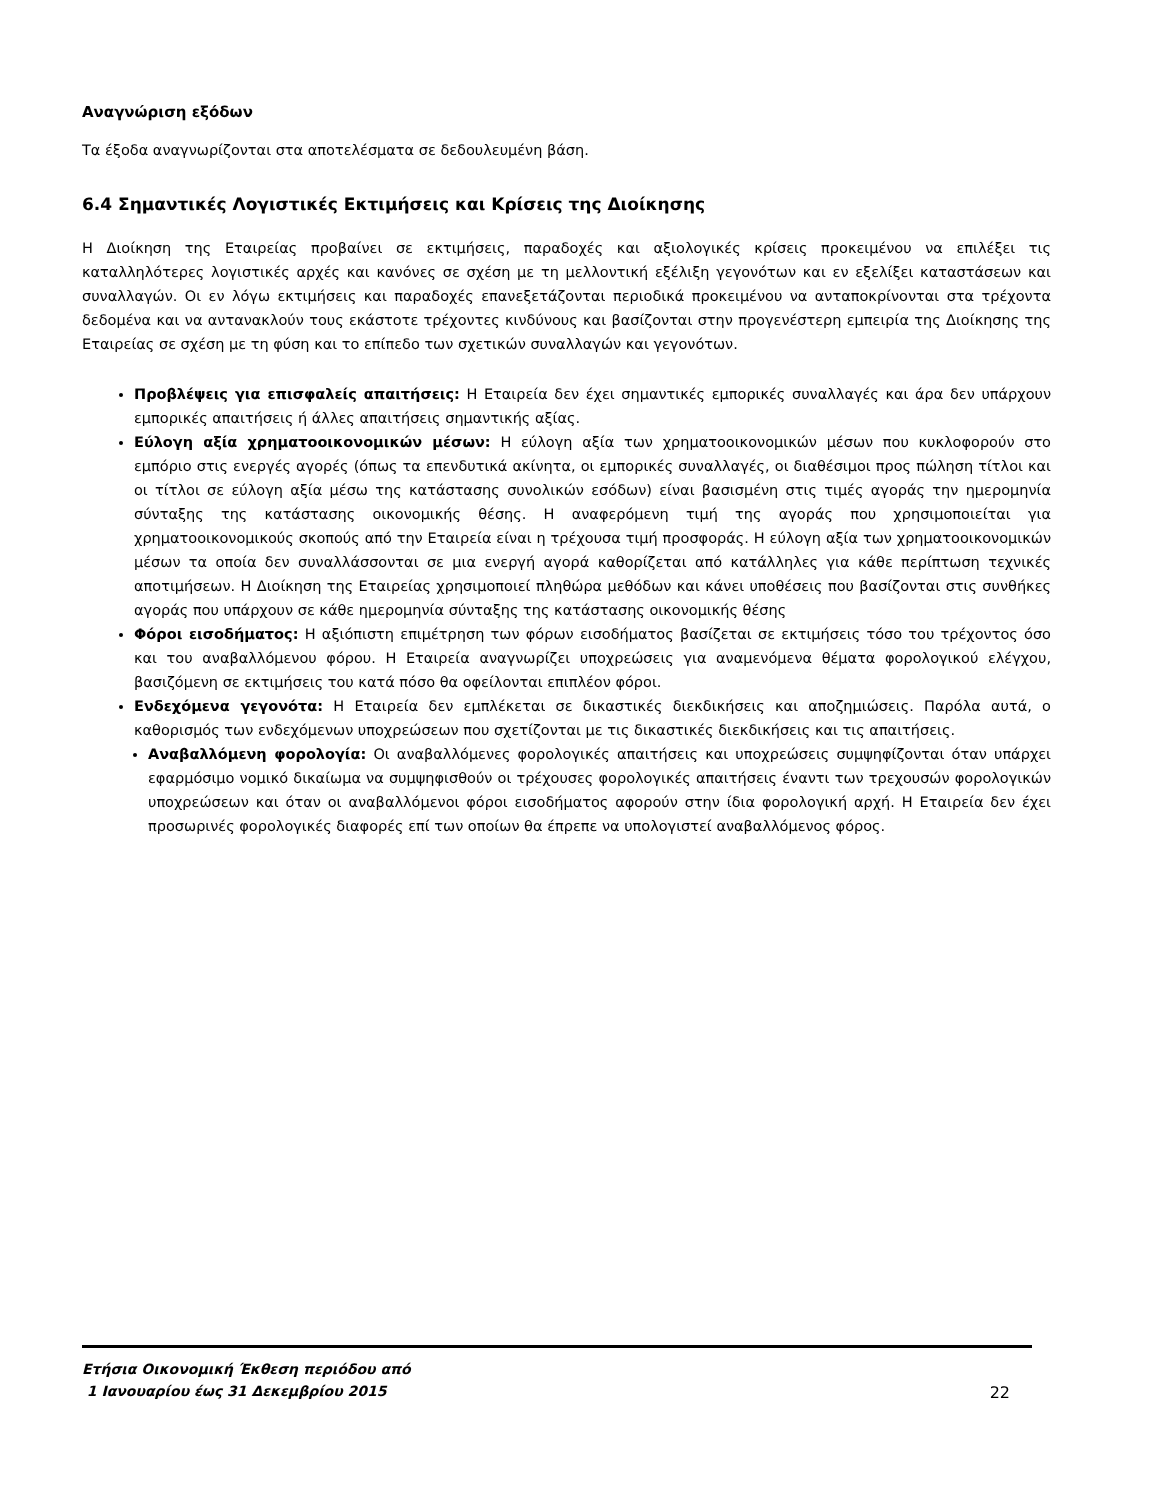Αναγνώριση εξόδων
Τα έξοδα αναγνωρίζονται στα αποτελέσματα σε δεδουλευμένη βάση.
6.4 Σημαντικές Λογιστικές Εκτιμήσεις και Κρίσεις της Διοίκησης
Η Διοίκηση της Εταιρείας προβαίνει σε εκτιμήσεις, παραδοχές και αξιολογικές κρίσεις προκειμένου να επιλέξει τις καταλληλότερες λογιστικές αρχές και κανόνες σε σχέση με τη μελλοντική εξέλιξη γεγονότων και εν εξελίξει καταστάσεων και συναλλαγών. Οι εν λόγω εκτιμήσεις και παραδοχές επανεξετάζονται περιοδικά προκειμένου να ανταποκρίνονται στα τρέχοντα δεδομένα και να αντανακλούν τους εκάστοτε τρέχοντες κινδύνους και βασίζονται στην προγενέστερη εμπειρία της Διοίκησης της Εταιρείας σε σχέση με τη φύση και το επίπεδο των σχετικών συναλλαγών και γεγονότων.
Προβλέψεις για επισφαλείς απαιτήσεις: Η Εταιρεία δεν έχει σημαντικές εμπορικές συναλλαγές και άρα δεν υπάρχουν εμπορικές απαιτήσεις ή άλλες απαιτήσεις σημαντικής αξίας.
Εύλογη αξία χρηματοοικονομικών μέσων: Η εύλογη αξία των χρηματοοικονομικών μέσων που κυκλοφορούν στο εμπόριο στις ενεργές αγορές (όπως τα επενδυτικά ακίνητα, οι εμπορικές συναλλαγές, οι διαθέσιμοι προς πώληση τίτλοι και οι τίτλοι σε εύλογη αξία μέσω της κατάστασης συνολικών εσόδων) είναι βασισμένη στις τιμές αγοράς την ημερομηνία σύνταξης της κατάστασης οικονομικής θέσης. Η αναφερόμενη τιμή της αγοράς που χρησιμοποιείται για χρηματοοικονομικούς σκοπούς από την Εταιρεία είναι η τρέχουσα τιμή προσφοράς. Η εύλογη αξία των χρηματοοικονομικών μέσων τα οποία δεν συναλλάσσονται σε μια ενεργή αγορά καθορίζεται από κατάλληλες για κάθε περίπτωση τεχνικές αποτιμήσεων. Η Διοίκηση της Εταιρείας χρησιμοποιεί πληθώρα μεθόδων και κάνει υποθέσεις που βασίζονται στις συνθήκες αγοράς που υπάρχουν σε κάθε ημερομηνία σύνταξης της κατάστασης οικονομικής θέσης
Φόροι εισοδήματος: Η αξιόπιστη επιμέτρηση των φόρων εισοδήματος βασίζεται σε εκτιμήσεις τόσο του τρέχοντος όσο και του αναβαλλόμενου φόρου. Η Εταιρεία αναγνωρίζει υποχρεώσεις για αναμενόμενα θέματα φορολογικού ελέγχου, βασιζόμενη σε εκτιμήσεις του κατά πόσο θα οφείλονται επιπλέον φόροι.
Ενδεχόμενα γεγονότα: Η Εταιρεία δεν εμπλέκεται σε δικαστικές διεκδικήσεις και αποζημιώσεις. Παρόλα αυτά, ο καθορισμός των ενδεχόμενων υποχρεώσεων που σχετίζονται με τις δικαστικές διεκδικήσεις και τις απαιτήσεις.
Αναβαλλόμενη φορολογία: Οι αναβαλλόμενες φορολογικές απαιτήσεις και υποχρεώσεις συμψηφίζονται όταν υπάρχει εφαρμόσιμο νομικό δικαίωμα να συμψηφισθούν οι τρέχουσες φορολογικές απαιτήσεις έναντι των τρεχουσών φορολογικών υποχρεώσεων και όταν οι αναβαλλόμενοι φόροι εισοδήματος αφορούν στην ίδια φορολογική αρχή. Η Εταιρεία δεν έχει προσωρινές φορολογικές διαφορές επί των οποίων θα έπρεπε να υπολογιστεί αναβαλλόμενος φόρος.
Ετήσια Οικονομική Έκθεση περιόδου από
1 Ιανουαρίου έως 31 Δεκεμβρίου 2015
22